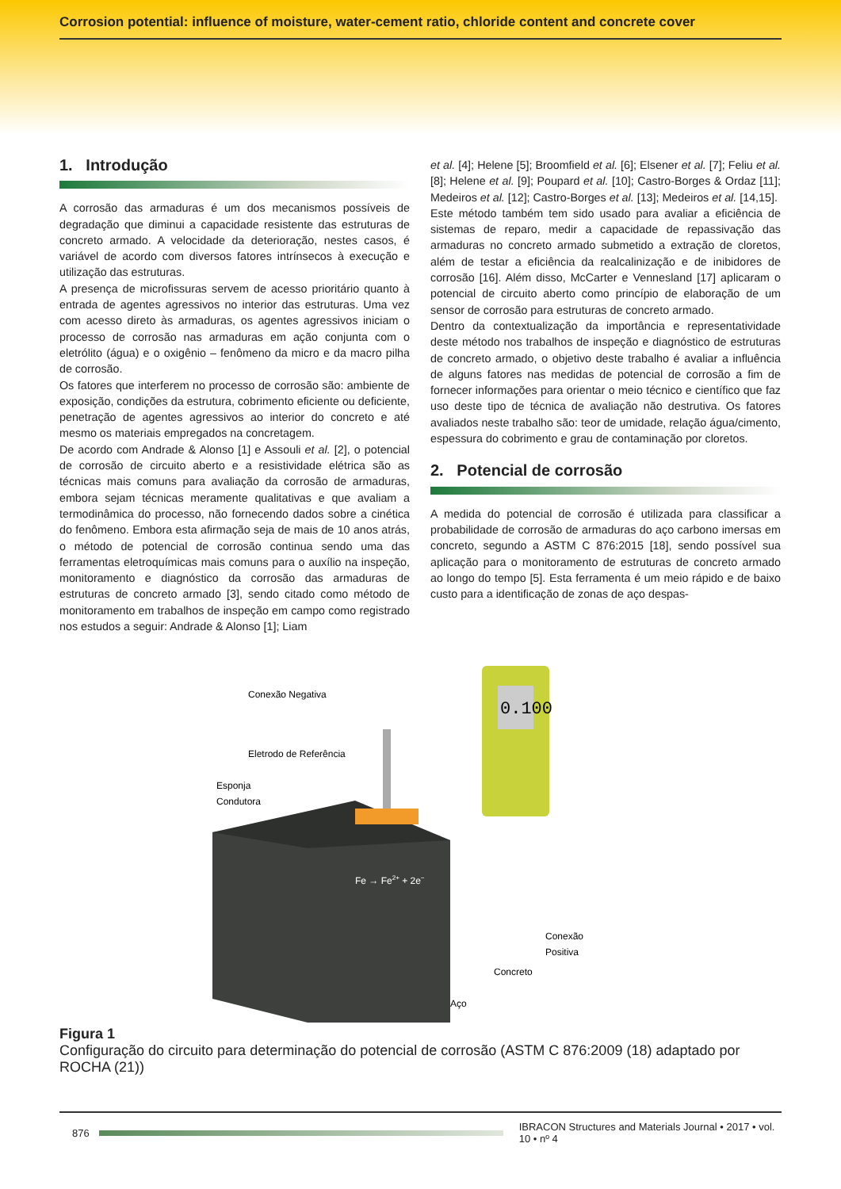Corrosion potential: influence of moisture, water-cement ratio, chloride content and concrete cover
1. Introdução
A corrosão das armaduras é um dos mecanismos possíveis de degradação que diminui a capacidade resistente das estruturas de concreto armado. A velocidade da deterioração, nestes casos, é variável de acordo com diversos fatores intrínsecos à execução e utilização das estruturas.
A presença de microfissuras servem de acesso prioritário quanto à entrada de agentes agressivos no interior das estruturas. Uma vez com acesso direto às armaduras, os agentes agressivos iniciam o processo de corrosão nas armaduras em ação conjunta com o eletrólito (água) e o oxigênio – fenômeno da micro e da macro pilha de corrosão.
Os fatores que interferem no processo de corrosão são: ambiente de exposição, condições da estrutura, cobrimento eficiente ou deficiente, penetração de agentes agressivos ao interior do concreto e até mesmo os materiais empregados na concretagem.
De acordo com Andrade & Alonso [1] e Assouli et al. [2], o potencial de corrosão de circuito aberto e a resistividade elétrica são as técnicas mais comuns para avaliação da corrosão de armaduras, embora sejam técnicas meramente qualitativas e que avaliam a termodinâmica do processo, não fornecendo dados sobre a cinética do fenômeno. Embora esta afirmação seja de mais de 10 anos atrás, o método de potencial de corrosão continua sendo uma das ferramentas eletroquímicas mais comuns para o auxílio na inspeção, monitoramento e diagnóstico da corrosão das armaduras de estruturas de concreto armado [3], sendo citado como método de monitoramento em trabalhos de inspeção em campo como registrado nos estudos a seguir: Andrade & Alonso [1]; Liam
et al. [4]; Helene [5]; Broomfield et al. [6]; Elsener et al. [7]; Feliu et al. [8]; Helene et al. [9]; Poupard et al. [10]; Castro-Borges & Ordaz [11]; Medeiros et al. [12]; Castro-Borges et al. [13]; Medeiros et al. [14,15].
Este método também tem sido usado para avaliar a eficiência de sistemas de reparo, medir a capacidade de repassivação das armaduras no concreto armado submetido a extração de cloretos, além de testar a eficiência da realcalinização e de inibidores de corrosão [16]. Além disso, McCarter e Vennesland [17] aplicaram o potencial de circuito aberto como princípio de elaboração de um sensor de corrosão para estruturas de concreto armado.
Dentro da contextualização da importância e representatividade deste método nos trabalhos de inspeção e diagnóstico de estruturas de concreto armado, o objetivo deste trabalho é avaliar a influência de alguns fatores nas medidas de potencial de corrosão a fim de fornecer informações para orientar o meio técnico e científico que faz uso deste tipo de técnica de avaliação não destrutiva. Os fatores avaliados neste trabalho são: teor de umidade, relação água/cimento, espessura do cobrimento e grau de contaminação por cloretos.
2. Potencial de corrosão
A medida do potencial de corrosão é utilizada para classificar a probabilidade de corrosão de armaduras do aço carbono imersas em concreto, segundo a ASTM C 876:2015 [18], sendo possível sua aplicação para o monitoramento de estruturas de concreto armado ao longo do tempo [5]. Esta ferramenta é um meio rápido e de baixo custo para a identificação de zonas de aço despas-
0.100
Conexão Negativa
Eletrodo de Referência
Esponja
Condutora
Fe → Fe2+ + 2e−
Conexão
Positiva
Concreto
Aço
Figura 1
Configuração do circuito para determinação do potencial de corrosão (ASTM C 876:2009 (18) adaptado por ROCHA (21))
876
IBRACON Structures and Materials Journal • 2017 • vol. 10 • nº 4